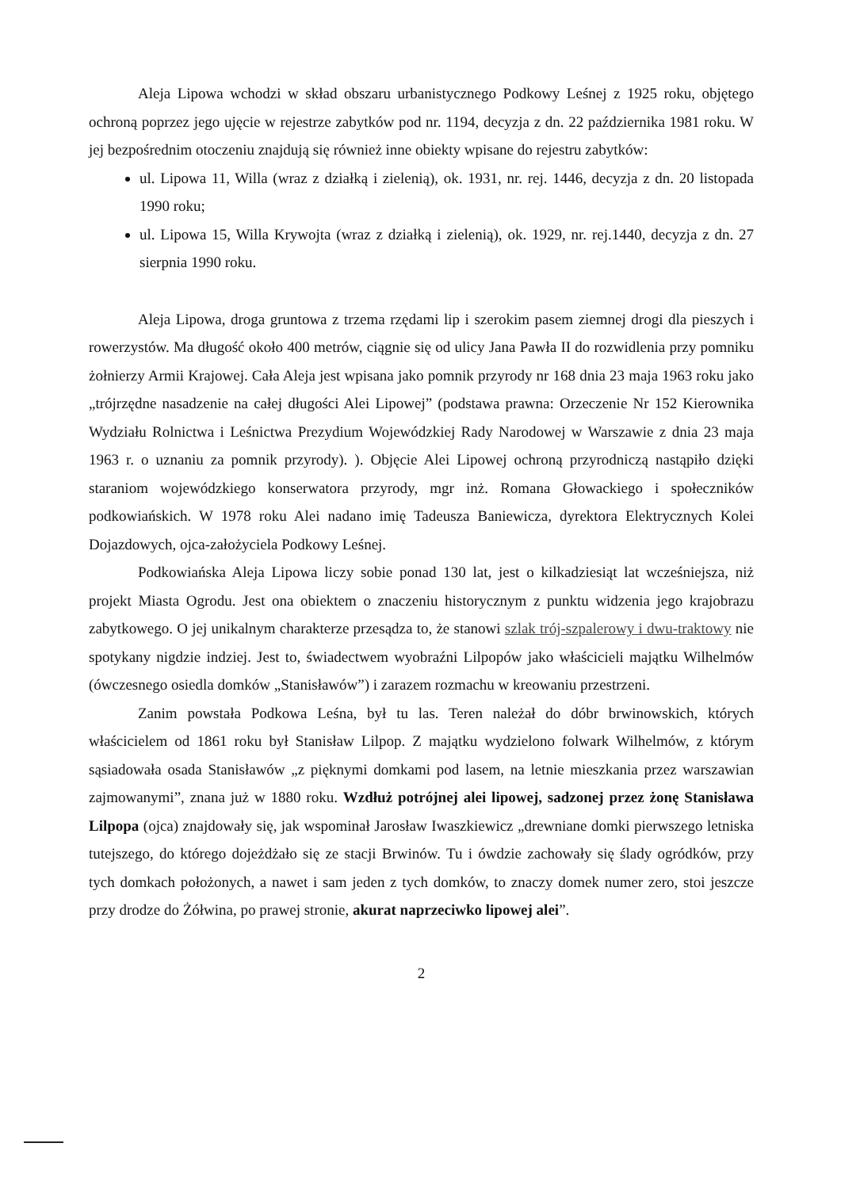Aleja Lipowa wchodzi w skład obszaru urbanistycznego Podkowy Leśnej z 1925 roku, objętego ochroną poprzez jego ujęcie w rejestrze zabytków pod nr. 1194, decyzja z dn. 22 października 1981 roku. W jej bezpośrednim otoczeniu znajdują się również inne obiekty wpisane do rejestru zabytków:
ul. Lipowa 11, Willa (wraz z działką i zielenią), ok. 1931, nr. rej. 1446, decyzja z dn. 20 listopada 1990 roku;
ul. Lipowa 15, Willa Krywojta (wraz z działką i zielenią), ok. 1929, nr. rej.1440, decyzja z dn. 27 sierpnia 1990 roku.
Aleja Lipowa, droga gruntowa z trzema rzędami lip i szerokim pasem ziemnej drogi dla pieszych i rowerzystów. Ma długość około 400 metrów, ciągnie się od ulicy Jana Pawła II do rozwidlenia przy pomniku żołnierzy Armii Krajowej. Cała Aleja jest wpisana jako pomnik przyrody nr 168 dnia 23 maja 1963 roku jako „trójrzędne nasadzenie na całej długości Alei Lipowej” (podstawa prawna: Orzeczenie Nr 152 Kierownika Wydziału Rolnictwa i Leśnictwa Prezydium Wojewódzkiej Rady Narodowej w Warszawie z dnia 23 maja 1963 r. o uznaniu za pomnik przyrody). ). Objęcie Alei Lipowej ochroną przyrodniczą nastąpiło dzięki staraniom wojewódzkiego konserwatora przyrody, mgr inż. Romana Głowackiego i społeczników podkowiańskich. W 1978 roku Alei nadano imię Tadeusza Baniewicza, dyrektora Elektrycznych Kolei Dojazdowych, ojca-założyciela Podkowy Leśnej.
Podkowiańska Aleja Lipowa liczy sobie ponad 130 lat, jest o kilkadziesiąt lat wcześniejsza, niż projekt Miasta Ogrodu. Jest ona obiektem o znaczeniu historycznym z punktu widzenia jego krajobrazu zabytkowego. O jej unikalnym charakterze przesądza to, że stanowi szlak trój-szpalerowy i dwu-traktowy nie spotykany nigdzie indziej. Jest to, świadectwem wyobraźni Lilpopów jako właścicieli majątku Wilhelmów (ówczesnego osiedla domków „Stanisławów”) i zarazem rozmachu w kreowaniu przestrzeni.
Zanim powstała Podkowa Leśna, był tu las. Teren należał do dóbr brwinowskich, których właścicielem od 1861 roku był Stanisław Lilpop. Z majątku wydzielono folwark Wilhelmów, z którym sąsiadowała osada Stanisławów „z pięknymi domkami pod lasem, na letnie mieszkania przez warszawian zajmowanymi”, znana już w 1880 roku. Wzdłuż potrójnej alei lipowej, sadzonej przez żonę Stanisława Lilpopa (ojca) znajdowały się, jak wspominał Jarosław Iwaszkiewicz „drewniane domki pierwszego letniska tutejszego, do którego dojeżdżało się ze stacji Brwinów. Tu i ówdzie zachowały się ślady ogródków, przy tych domkach położonych, a nawet i sam jeden z tych domków, to znaczy domek numer zero, stoi jeszcze przy drodze do Żółwina, po prawej stronie, akurat naprzeciwko lipowej alei”.
2